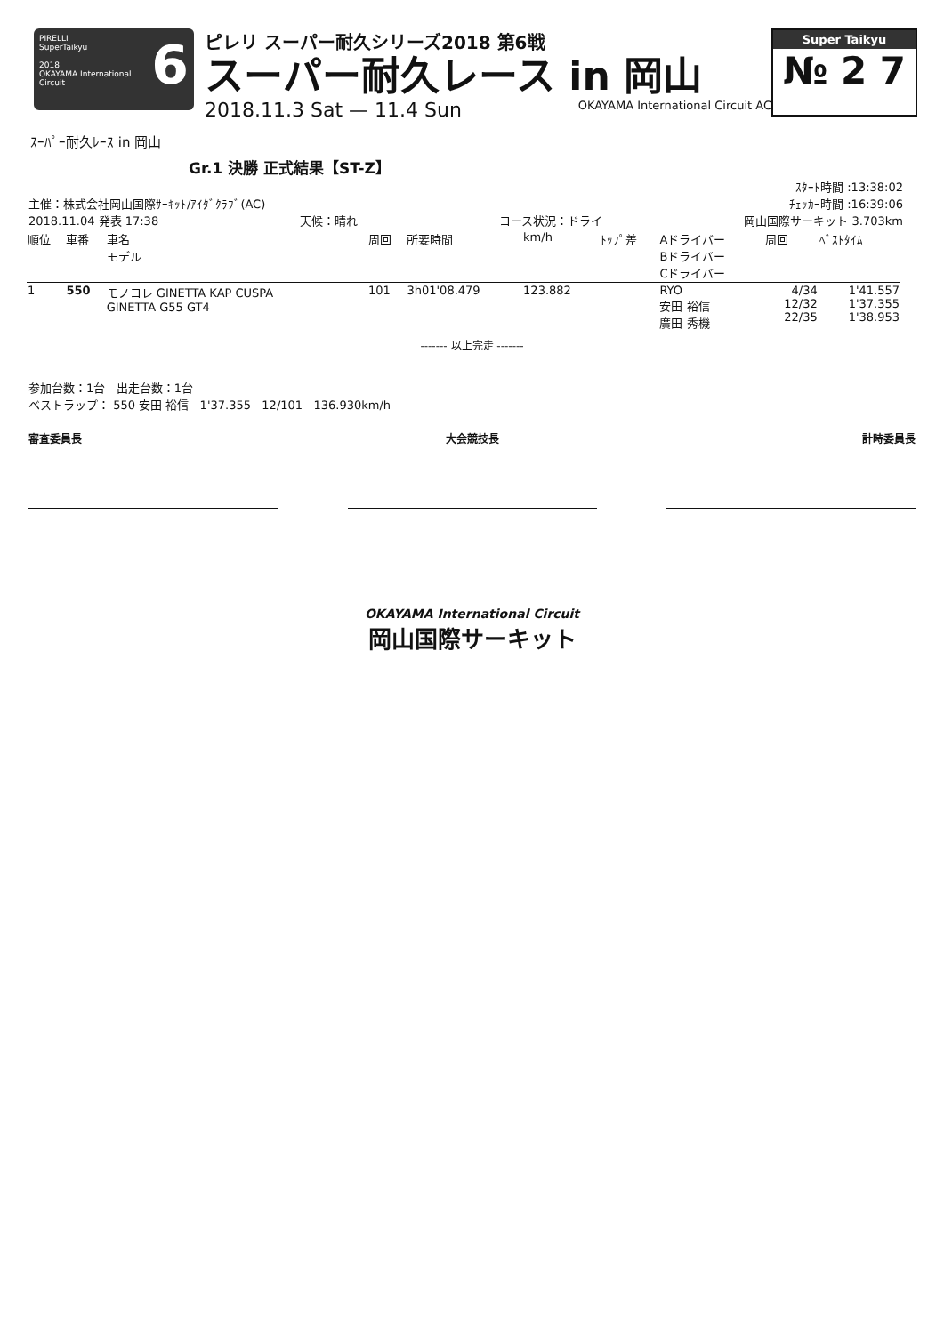PIRELLI
SuperTaikyu
2018
OKAYAMA International Circuit
6
ピレリ スーパー耐久シリーズ2018 第6戦
スーパー耐久レース in 岡山
2018.11.3 Sat — 11.4 Sun OKAYAMA International Circuit AC
Super Taikyu
№ 2 7
ｽｰﾊﾟｰ耐久ﾚｰｽ in 岡山
Gr.1 決勝 正式結果【ST-Z】
ｽﾀｰﾄ時間 :13:38:02
主催：株式会社岡山国際ｻｰｷｯﾄ/ｱｲﾀﾞｸﾗﾌﾞ(AC) ﾁｪｯｶｰ時間 :16:39:06
2018.11.04 発表 17:38 天候：晴れ コース状況：ドライ 岡山国際サーキット 3.703km
| 順位 | 車番 | 車名 モデル | 周回 | 所要時間 | km/h | ﾄｯﾌﾟ差 | Aドライバー Bドライバー Cドライバー | 周回 | ﾍﾞｽﾄﾀｲﾑ |
| --- | --- | --- | --- | --- | --- | --- | --- | --- | --- |
| 1 | 550 | モノコレ GINETTA KAP CUSPA GINETTA G55 GT4 | 101 | 3h01'08.479 | 123.882 | | RYO 安田 裕信 廣田 秀機 | 4/34 12/32 22/35 | 1'41.557 1'37.355 1'38.953 |
------- 以上完走 -------
参加台数：1台 出走台数：1台
ベストラップ： 550 安田 裕信 1'37.355 12/101 136.930km/h
審査委員長 大会競技長 計時委員長
OKAYAMA International Circuit
岡山国際サーキット